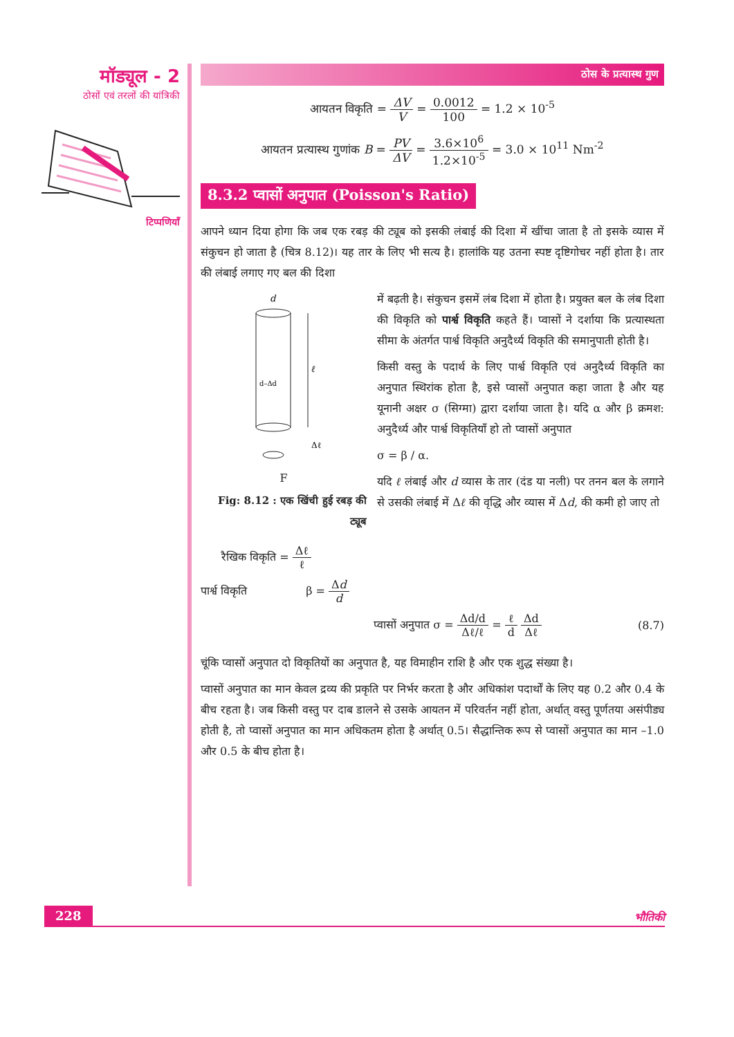मॉड्यूल - 2
ठोसों एवं तरलों की यांत्रिकी
टिप्पणियाँ
ठोस के प्रत्यास्थ गुण
आयतन विकृति = ΔV V = 0.0012 100 = 1.2 × 10<sup>-5</sup>
आयतन प्रत्यास्थ गुणांक B = PV ΔV = 3.6×10<sup>6</sup> 1.2×10<sup>-5</sup> = 3.0 × 10<sup>11</sup> Nm<sup>-2</sup>
8.3.2 प्वासों अनुपात (Poisson's Ratio)
आपने ध्यान दिया होगा कि जब एक रबड़ की ट्यूब को इसकी लंबाई की दिशा में खींचा जाता है तो इसके व्यास में संकुचन हो जाता है (चित्र 8.12)। यह तार के लिए भी सत्य है। हालांकि यह उतना स्पष्ट दृष्टिगोचर नहीं होता है। तार की लंबाई लगाए गए बल की दिशा
d
ℓ
d–Δd
Δℓ
F
Fig: 8.12 : एक खिंची हुई रबड़ की ट्यूब
में बढ़ती है। संकुचन इसमें लंब दिशा में होता है। प्रयुक्त बल के लंब दिशा की विकृति को पार्श्व विकृति कहते हैं। प्वासों ने दर्शाया कि प्रत्यास्थता सीमा के अंतर्गत पार्श्व विकृति अनुदैर्ध्य विकृति की समानुपाती होती है।
किसी वस्तु के पदार्थ के लिए पार्श्व विकृति एवं अनुदैर्ध्य विकृति का अनुपात स्थिरांक होता है, इसे प्वासों अनुपात कहा जाता है और यह यूनानी अक्षर σ (सिग्मा) द्वारा दर्शाया जाता है। यदि α और β क्रमश: अनुदैर्ध्य और पार्श्व विकृतियाँ हो तो प्वासों अनुपात
σ = β / α.
यदि ℓ लंबाई और d व्यास के तार (दंड या नली) पर तनन बल के लगाने से उसकी लंबाई में Δℓ की वृद्धि और व्यास में Δd, की कमी हो जाए तो
रैखिक विकृति = Δℓ ℓ
पार्श्व विकृति β = Δd d
प्वासों अनुपात σ = Δd/d Δℓ/ℓ = ℓ d Δd Δℓ
(8.7)
चूंकि प्वासों अनुपात दो विकृतियों का अनुपात है, यह विमाहीन राशि है और एक शुद्ध संख्या है।
प्वासों अनुपात का मान केवल द्रव्य की प्रकृति पर निर्भर करता है और अधिकांश पदार्थों के लिए यह 0.2 और 0.4 के बीच रहता है। जब किसी वस्तु पर दाब डालने से उसके आयतन में परिवर्तन नहीं होता, अर्थात् वस्तु पूर्णतया असंपीड्य होती है, तो प्वासों अनुपात का मान अधिकतम होता है अर्थात् 0.5। सैद्धान्तिक रूप से प्वासों अनुपात का मान –1.0 और 0.5 के बीच होता है।
228 भौतिकी